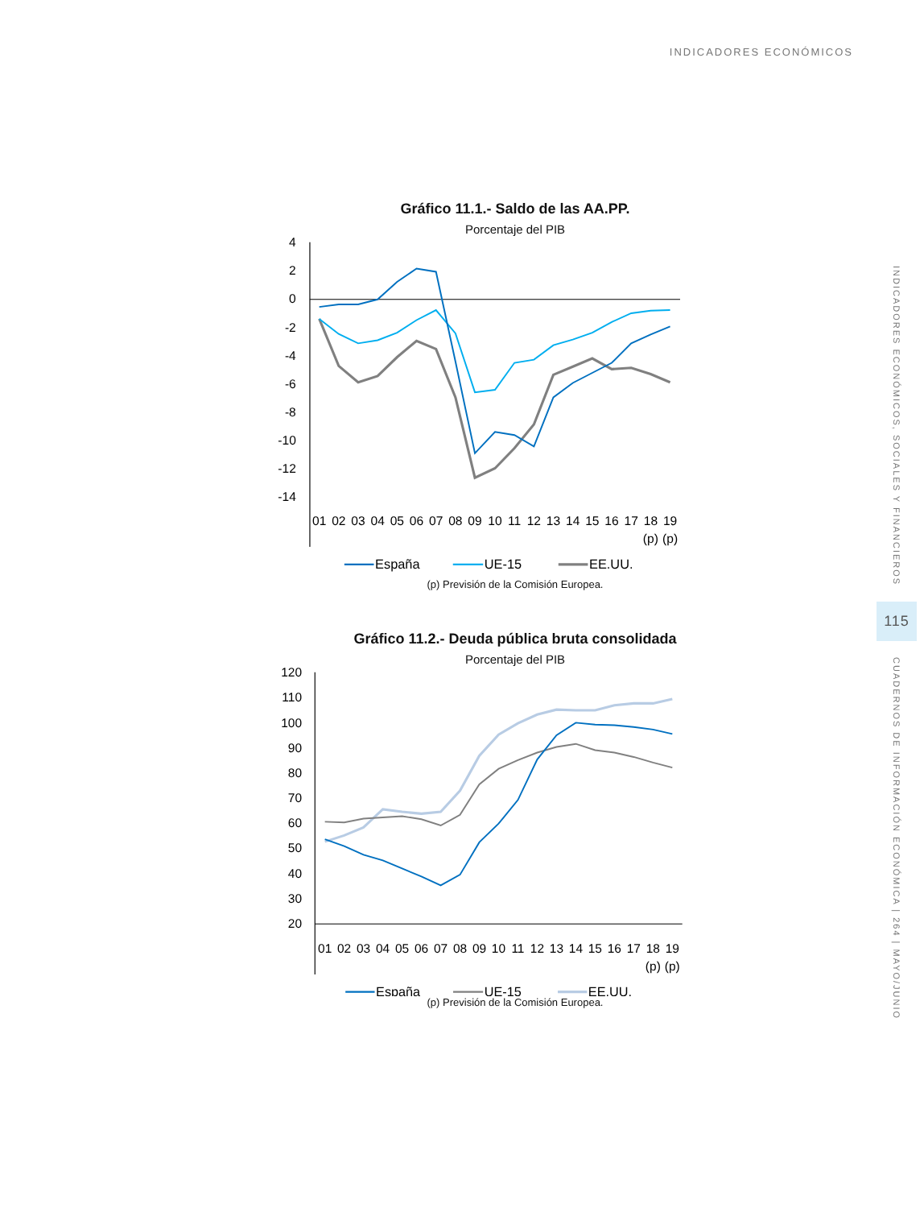INDICADORES ECONÓMICOS
Gráfico 11.1.- Saldo de las AA.PP.
Porcentaje del PIB
4
2
0
-2
-4
-6
-8
-10
-12
-14
01
02
03
04
05
06
07
08
09
10
11
12
13
14
15
16
17
18
19
(p)
(p)
España
UE-15
EE.UU.
(p) Previsión de la Comisión Europea.
Gráfico 11.2.- Deuda pública bruta consolidada
Porcentaje del PIB
120
110
100
90
80
70
60
50
40
30
20
01
02
03
04
05
06
07
08
09
10
11
12
13
14
15
16
17
18
19
(p)
(p)
España
UE-15
EE.UU.
(p) Previsión de la Comisión Europea.
INDICADORES ECONÓMICOS, SOCIALES Y FINANCIEROS
115
CUADERNOS DE INFORMACIÓN ECONÓMICA | 264 | MAYO/JUNIO